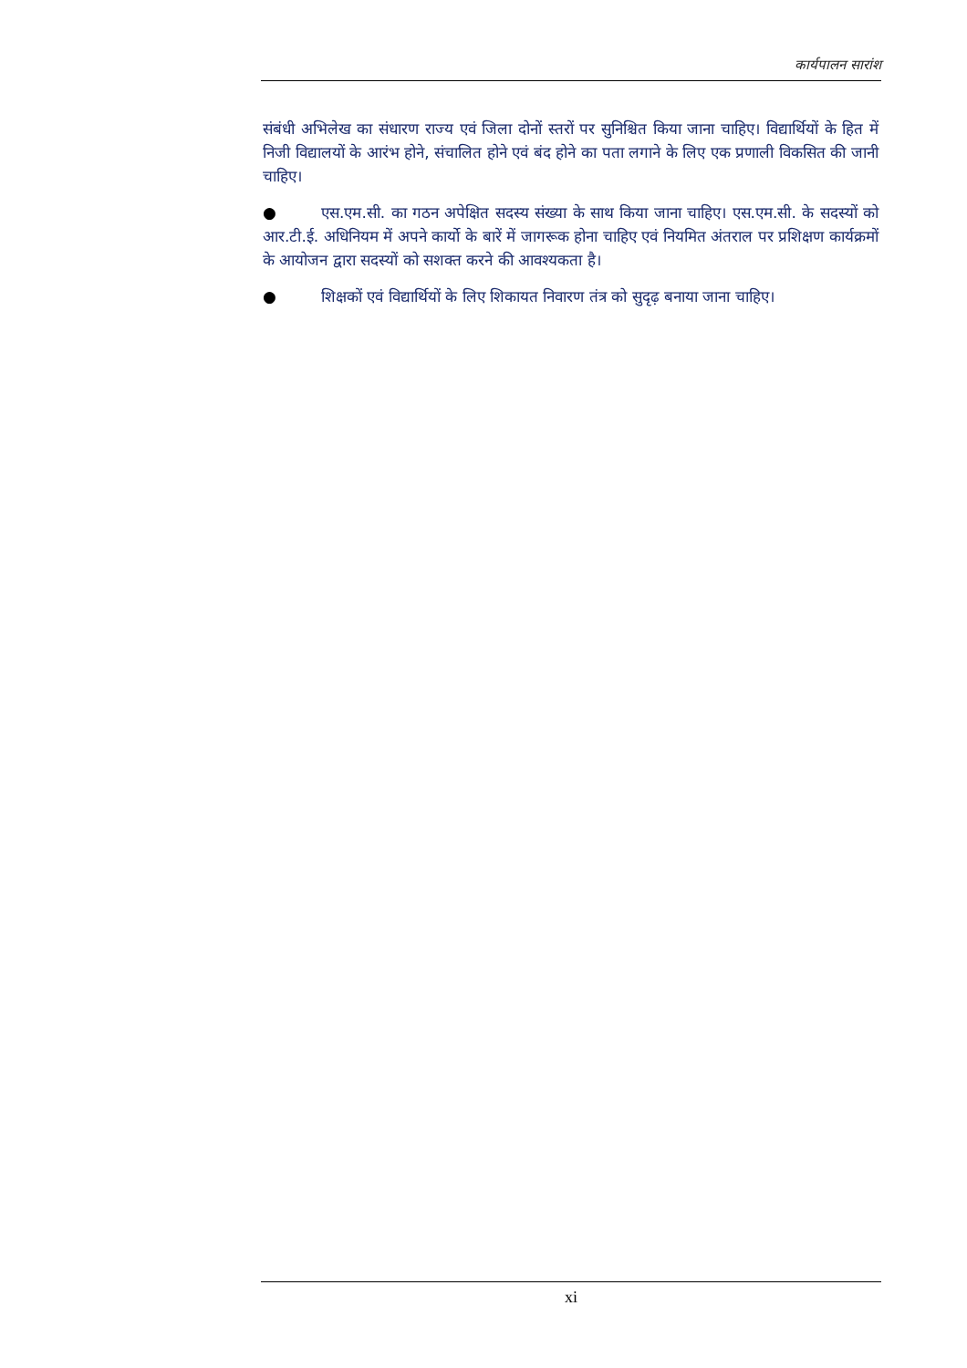कार्यपालन सारांश
संबंधी अभिलेख का संधारण राज्य एवं जिला दोनों स्तरों पर सुनिश्चित किया जाना चाहिए। विद्यार्थियों के हित में निजी विद्यालयों के आरंभ होने, संचालित होने एवं बंद होने का पता लगाने के लिए एक प्रणाली विकसित की जानी चाहिए।
● एस.एम.सी. का गठन अपेक्षित सदस्य संख्या के साथ किया जाना चाहिए। एस.एम.सी. के सदस्यों को आर.टी.ई. अधिनियम में अपने कार्यो के बारें में जागरूक होना चाहिए एवं नियमित अंतराल पर प्रशिक्षण कार्यक्रमों के आयोजन द्वारा सदस्यों को सशक्त करने की आवश्यकता है।
● शिक्षकों एवं विद्यार्थियों के लिए शिकायत निवारण तंत्र को सुदृढ़ बनाया जाना चाहिए।
xi